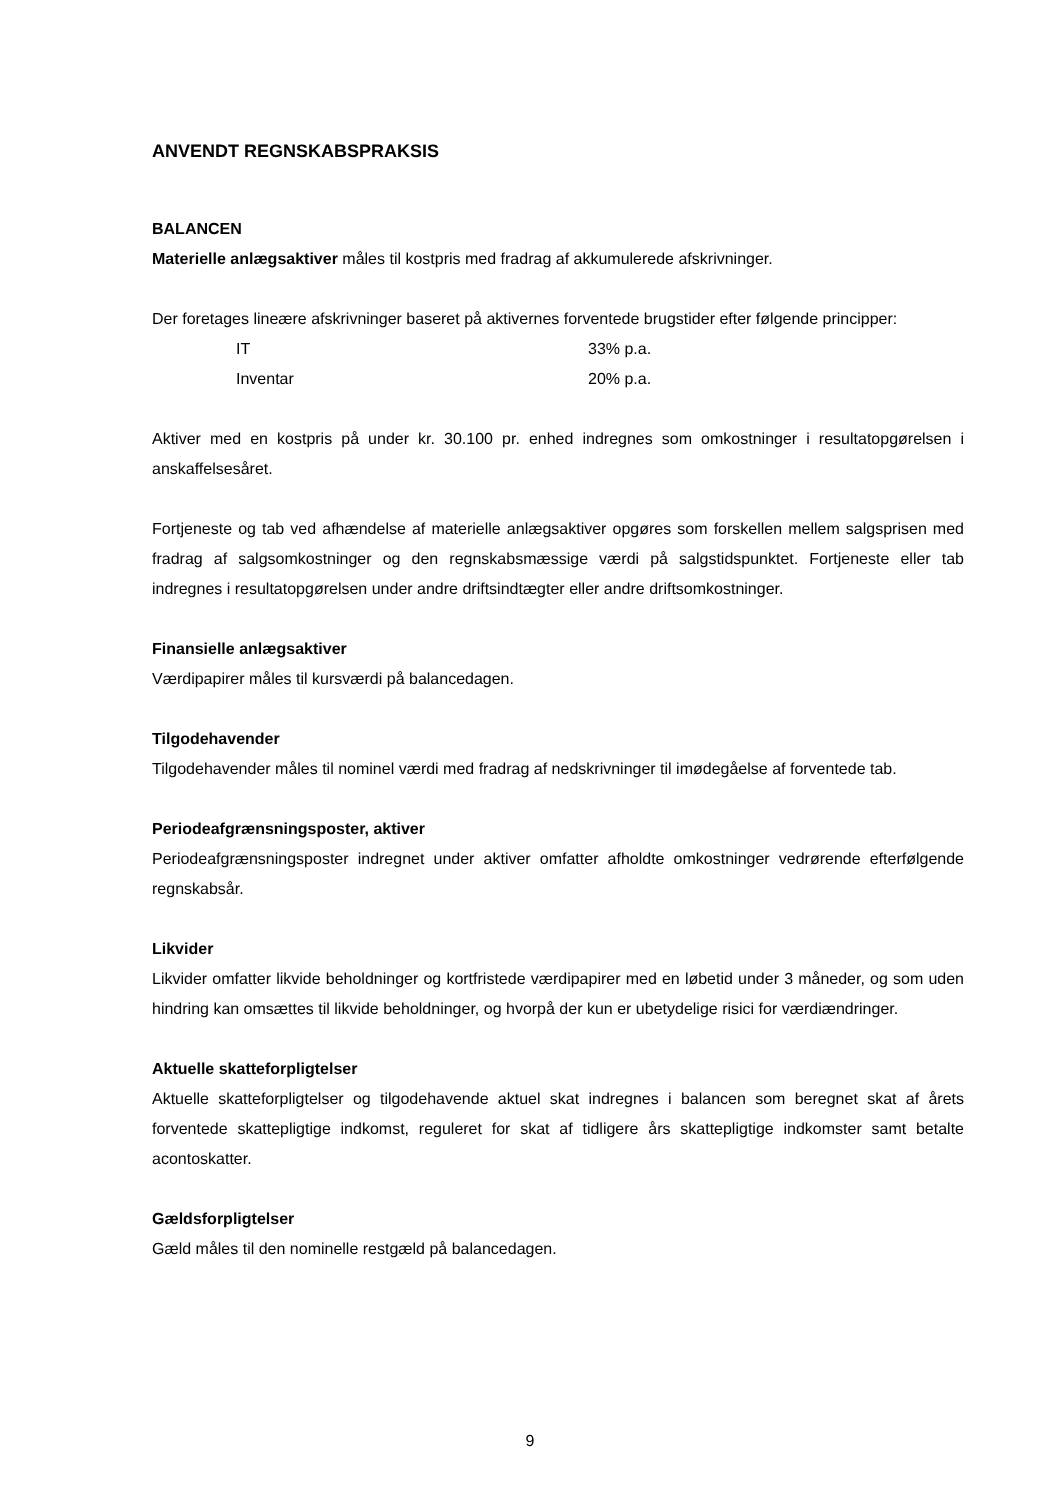ANVENDT REGNSKABSPRAKSIS
BALANCEN
Materielle anlægsaktiver måles til kostpris med fradrag af akkumulerede afskrivninger.
Der foretages lineære afskrivninger baseret på aktivernes forventede brugstider efter følgende principper:
| IT | 33% p.a. |
| Inventar | 20% p.a. |
Aktiver med en kostpris på under kr. 30.100 pr. enhed indregnes som omkostninger i resultatopgørelsen i anskaffelsesåret.
Fortjeneste og tab ved afhændelse af materielle anlægsaktiver opgøres som forskellen mellem salgsprisen med fradrag af salgsomkostninger og den regnskabsmæssige værdi på salgstidspunktet. Fortjeneste eller tab indregnes i resultatopgørelsen under andre driftsindtægter eller andre driftsomkostninger.
Finansielle anlægsaktiver
Værdipapirer måles til kursværdi på balancedagen.
Tilgodehavender
Tilgodehavender måles til nominel værdi med fradrag af nedskrivninger til imødegåelse af forventede tab.
Periodeafgrænsningsposter, aktiver
Periodeafgrænsningsposter indregnet under aktiver omfatter afholdte omkostninger vedrørende efterfølgende regnskabsår.
Likvider
Likvider omfatter likvide beholdninger og kortfristede værdipapirer med en løbetid under 3 måneder, og som uden hindring kan omsættes til likvide beholdninger, og hvorpå der kun er ubetydelige risici for værdiændringer.
Aktuelle skatteforpligtelser
Aktuelle skatteforpligtelser og tilgodehavende aktuel skat indregnes i balancen som beregnet skat af årets forventede skattepligtige indkomst, reguleret for skat af tidligere års skattepligtige indkomster samt betalte acontoskatter.
Gældsforpligtelser
Gæld måles til den nominelle restgæld på balancedagen.
9